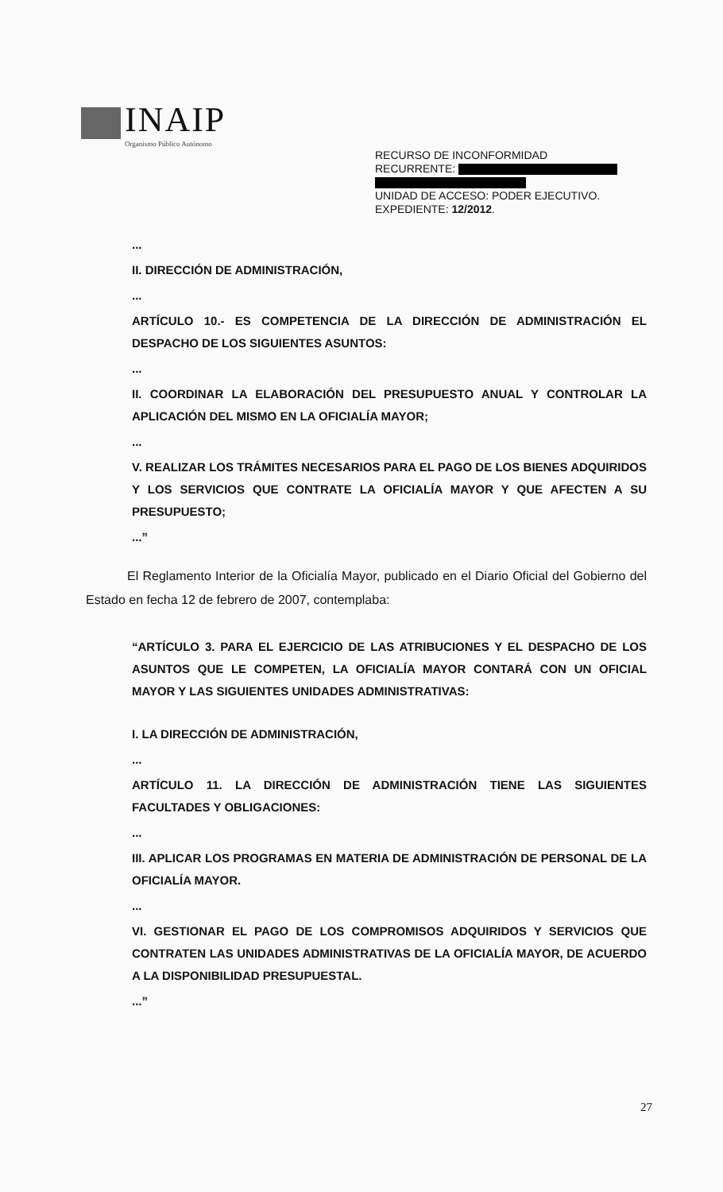INAIP
Organismo Público Autónomo
RECURSO DE INCONFORMIDAD
RECURRENTE:
UNIDAD DE ACCESO: PODER EJECUTIVO.
EXPEDIENTE: 12/2012.
...
II. DIRECCIÓN DE ADMINISTRACIÓN,
...
ARTÍCULO 10.- ES COMPETENCIA DE LA DIRECCIÓN DE ADMINISTRACIÓN EL DESPACHO DE LOS SIGUIENTES ASUNTOS:
...
II. COORDINAR LA ELABORACIÓN DEL PRESUPUESTO ANUAL Y CONTROLAR LA APLICACIÓN DEL MISMO EN LA OFICIALÍA MAYOR;
...
V. REALIZAR LOS TRÁMITES NECESARIOS PARA EL PAGO DE LOS BIENES ADQUIRIDOS Y LOS SERVICIOS QUE CONTRATE LA OFICIALÍA MAYOR Y QUE AFECTEN A SU PRESUPUESTO;
...”
El Reglamento Interior de la Oficialía Mayor, publicado en el Diario Oficial del Gobierno del Estado en fecha 12 de febrero de 2007, contemplaba:
“ARTÍCULO 3. PARA EL EJERCICIO DE LAS ATRIBUCIONES Y EL DESPACHO DE LOS ASUNTOS QUE LE COMPETEN, LA OFICIALÍA MAYOR CONTARÁ CON UN OFICIAL MAYOR Y LAS SIGUIENTES UNIDADES ADMINISTRATIVAS:
I. LA DIRECCIÓN DE ADMINISTRACIÓN,
...
ARTÍCULO 11. LA DIRECCIÓN DE ADMINISTRACIÓN TIENE LAS SIGUIENTES FACULTADES Y OBLIGACIONES:
...
III. APLICAR LOS PROGRAMAS EN MATERIA DE ADMINISTRACIÓN DE PERSONAL DE LA OFICIALÍA MAYOR.
...
VI. GESTIONAR EL PAGO DE LOS COMPROMISOS ADQUIRIDOS Y SERVICIOS QUE CONTRATEN LAS UNIDADES ADMINISTRATIVAS DE LA OFICIALÍA MAYOR, DE ACUERDO A LA DISPONIBILIDAD PRESUPUESTAL.
...”
27